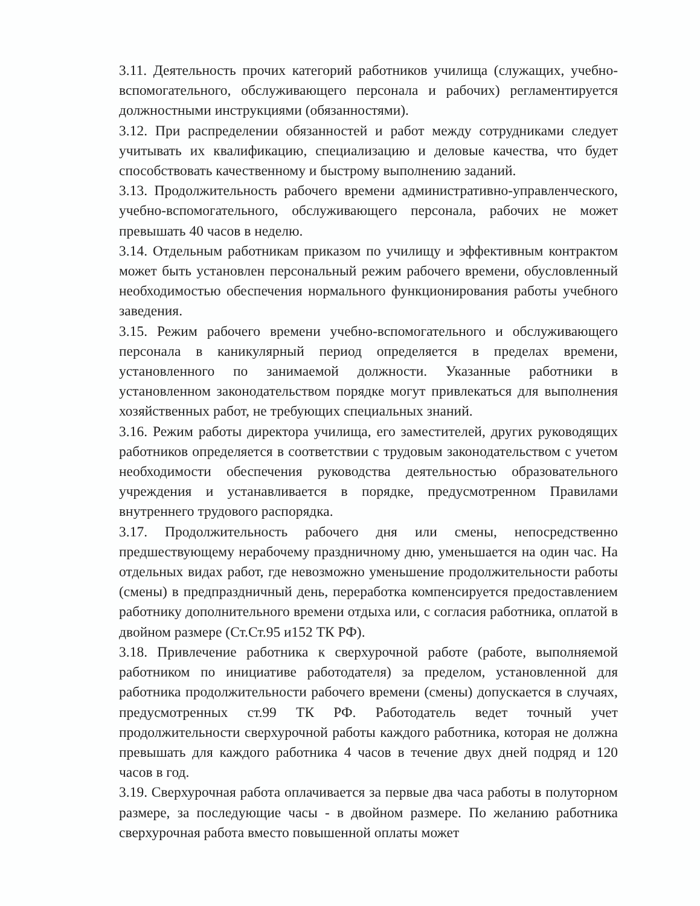3.11. Деятельность прочих категорий работников училища (служащих, учебно-вспомогательного, обслуживающего персонала и рабочих) регламентируется должностными инструкциями (обязанностями).
3.12. При распределении обязанностей и работ между сотрудниками следует учитывать их квалификацию, специализацию и деловые качества, что будет способствовать качественному и быстрому выполнению заданий.
3.13. Продолжительность рабочего времени административно-управленческого, учебно-вспомогательного, обслуживающего персонала, рабочих не может превышать 40 часов в неделю.
3.14. Отдельным работникам приказом по училищу и эффективным контрактом может быть установлен персональный режим рабочего времени, обусловленный необходимостью обеспечения нормального функционирования работы учебного заведения.
3.15. Режим рабочего времени учебно-вспомогательного и обслуживающего персонала в каникулярный период определяется в пределах времени, установленного по занимаемой должности. Указанные работники в установленном законодательством порядке могут привлекаться для выполнения хозяйственных работ, не требующих специальных знаний.
3.16. Режим работы директора училища, его заместителей, других руководящих работников определяется в соответствии с трудовым законодательством с учетом необходимости обеспечения руководства деятельностью образовательного учреждения и устанавливается в порядке, предусмотренном Правилами внутреннего трудового распорядка.
3.17. Продолжительность рабочего дня или смены, непосредственно предшествующему нерабочему праздничному дню, уменьшается на один час. На отдельных видах работ, где невозможно уменьшение продолжительности работы (смены) в предпраздничный день, переработка компенсируется предоставлением работнику дополнительного времени отдыха или, с согласия работника, оплатой в двойном размере (Ст.Ст.95 и152 ТК РФ).
3.18. Привлечение работника к сверхурочной работе (работе, выполняемой работником по инициативе работодателя) за пределом, установленной для работника продолжительности рабочего времени (смены) допускается в случаях, предусмотренных ст.99 ТК РФ. Работодатель ведет точный учет продолжительности сверхурочной работы каждого работника, которая не должна превышать для каждого работника 4 часов в течение двух дней подряд и 120 часов в год.
3.19. Сверхурочная работа оплачивается за первые два часа работы в полуторном размере, за последующие часы - в двойном размере. По желанию работника сверхурочная работа вместо повышенной оплаты может